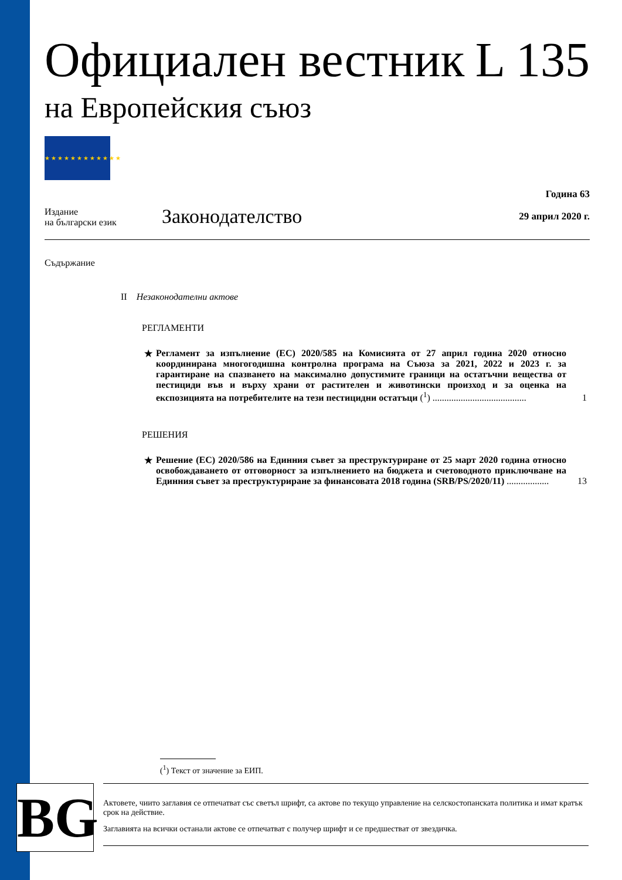Официален вестник L 135
на Европейския съюз
★★★★★★★★★★★★
Издание
на български език
Законодателство
Година 63
29 април 2020 г.
Съдържание
II Незаконодателни актове
РЕГЛАМЕНТИ
★ Регламент за изпълнение (ЕС) 2020/585 на Комисията от 27 април година 2020 относно координирана многогодишна контролна програма на Съюза за 2021, 2022 и 2023 г. за гарантиране на спазването на максимално допустимите граници на остатъчни вещества от пестициди във и върху храни от растителен и животински произход и за оценка на експозицията на потребителите на тези пестицидни остатъци (<sup>1</sup>) ........................................
1
РЕШЕНИЯ
★ Решение (ЕС) 2020/586 на Единния съвет за преструктуриране от 25 март 2020 година относно освобождаването от отговорност за изпълнението на бюджета и счетоводното приключване на Единния съвет за преструктуриране за финансовата 2018 година (SRB/PS/2020/11) ..................
13
(<sup>1</sup>) Текст от значение за ЕИП.
BG
Актовете, чиито заглавия се отпечатват със светъл шрифт, са актове по текущо управление на селскостопанската политика и имат кратък срок на действие.
Заглавията на всички останали актове се отпечатват с получер шрифт и се предшестват от звездичка.